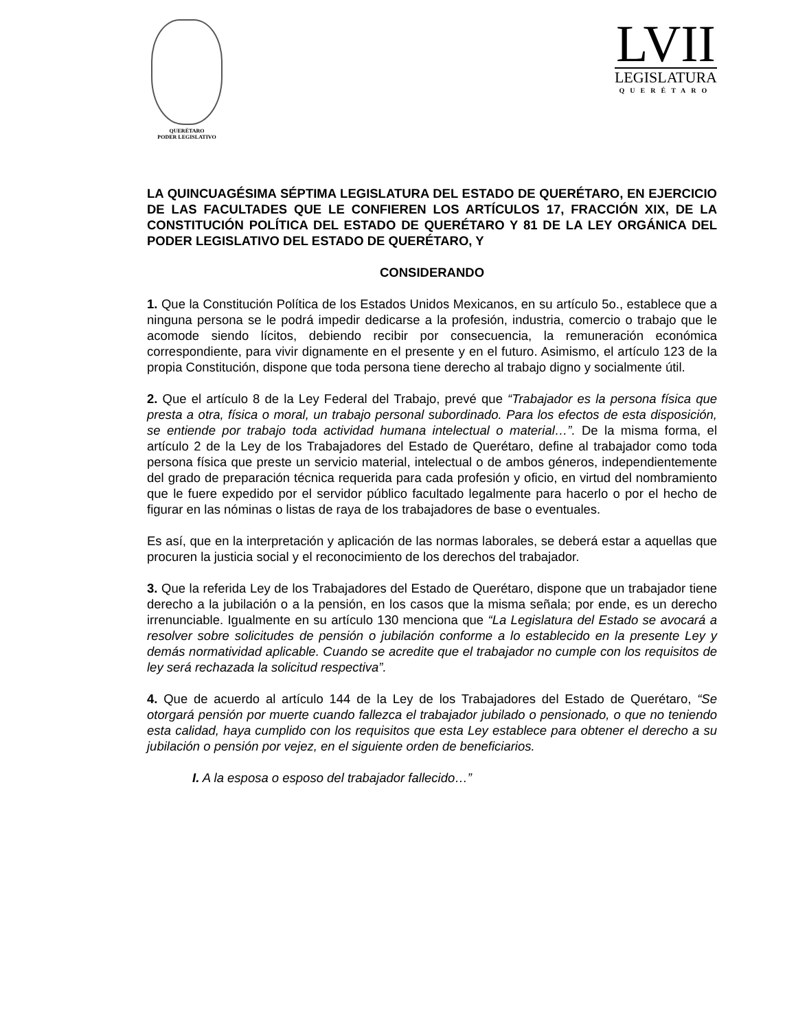QUERÉTARO
PODER LEGISLATIVO
LVII
LEGISLATURA
QUERÉTARO
LA QUINCUAGÉSIMA SÉPTIMA LEGISLATURA DEL ESTADO DE QUERÉTARO, EN EJERCICIO DE LAS FACULTADES QUE LE CONFIEREN LOS ARTÍCULOS 17, FRACCIÓN XIX, DE LA CONSTITUCIÓN POLÍTICA DEL ESTADO DE QUERÉTARO Y 81 DE LA LEY ORGÁNICA DEL PODER LEGISLATIVO DEL ESTADO DE QUERÉTARO, Y
CONSIDERANDO
1. Que la Constitución Política de los Estados Unidos Mexicanos, en su artículo 5o., establece que a ninguna persona se le podrá impedir dedicarse a la profesión, industria, comercio o trabajo que le acomode siendo lícitos, debiendo recibir por consecuencia, la remuneración económica correspondiente, para vivir dignamente en el presente y en el futuro. Asimismo, el artículo 123 de la propia Constitución, dispone que toda persona tiene derecho al trabajo digno y socialmente útil.
2. Que el artículo 8 de la Ley Federal del Trabajo, prevé que “Trabajador es la persona física que presta a otra, física o moral, un trabajo personal subordinado. Para los efectos de esta disposición, se entiende por trabajo toda actividad humana intelectual o material…”. De la misma forma, el artículo 2 de la Ley de los Trabajadores del Estado de Querétaro, define al trabajador como toda persona física que preste un servicio material, intelectual o de ambos géneros, independientemente del grado de preparación técnica requerida para cada profesión y oficio, en virtud del nombramiento que le fuere expedido por el servidor público facultado legalmente para hacerlo o por el hecho de figurar en las nóminas o listas de raya de los trabajadores de base o eventuales.
Es así, que en la interpretación y aplicación de las normas laborales, se deberá estar a aquellas que procuren la justicia social y el reconocimiento de los derechos del trabajador.
3. Que la referida Ley de los Trabajadores del Estado de Querétaro, dispone que un trabajador tiene derecho a la jubilación o a la pensión, en los casos que la misma señala; por ende, es un derecho irrenunciable. Igualmente en su artículo 130 menciona que “La Legislatura del Estado se avocará a resolver sobre solicitudes de pensión o jubilación conforme a lo establecido en la presente Ley y demás normatividad aplicable. Cuando se acredite que el trabajador no cumple con los requisitos de ley será rechazada la solicitud respectiva”.
4. Que de acuerdo al artículo 144 de la Ley de los Trabajadores del Estado de Querétaro, “Se otorgará pensión por muerte cuando fallezca el trabajador jubilado o pensionado, o que no teniendo esta calidad, haya cumplido con los requisitos que esta Ley establece para obtener el derecho a su jubilación o pensión por vejez, en el siguiente orden de beneficiarios.
I. A la esposa o esposo del trabajador fallecido…”